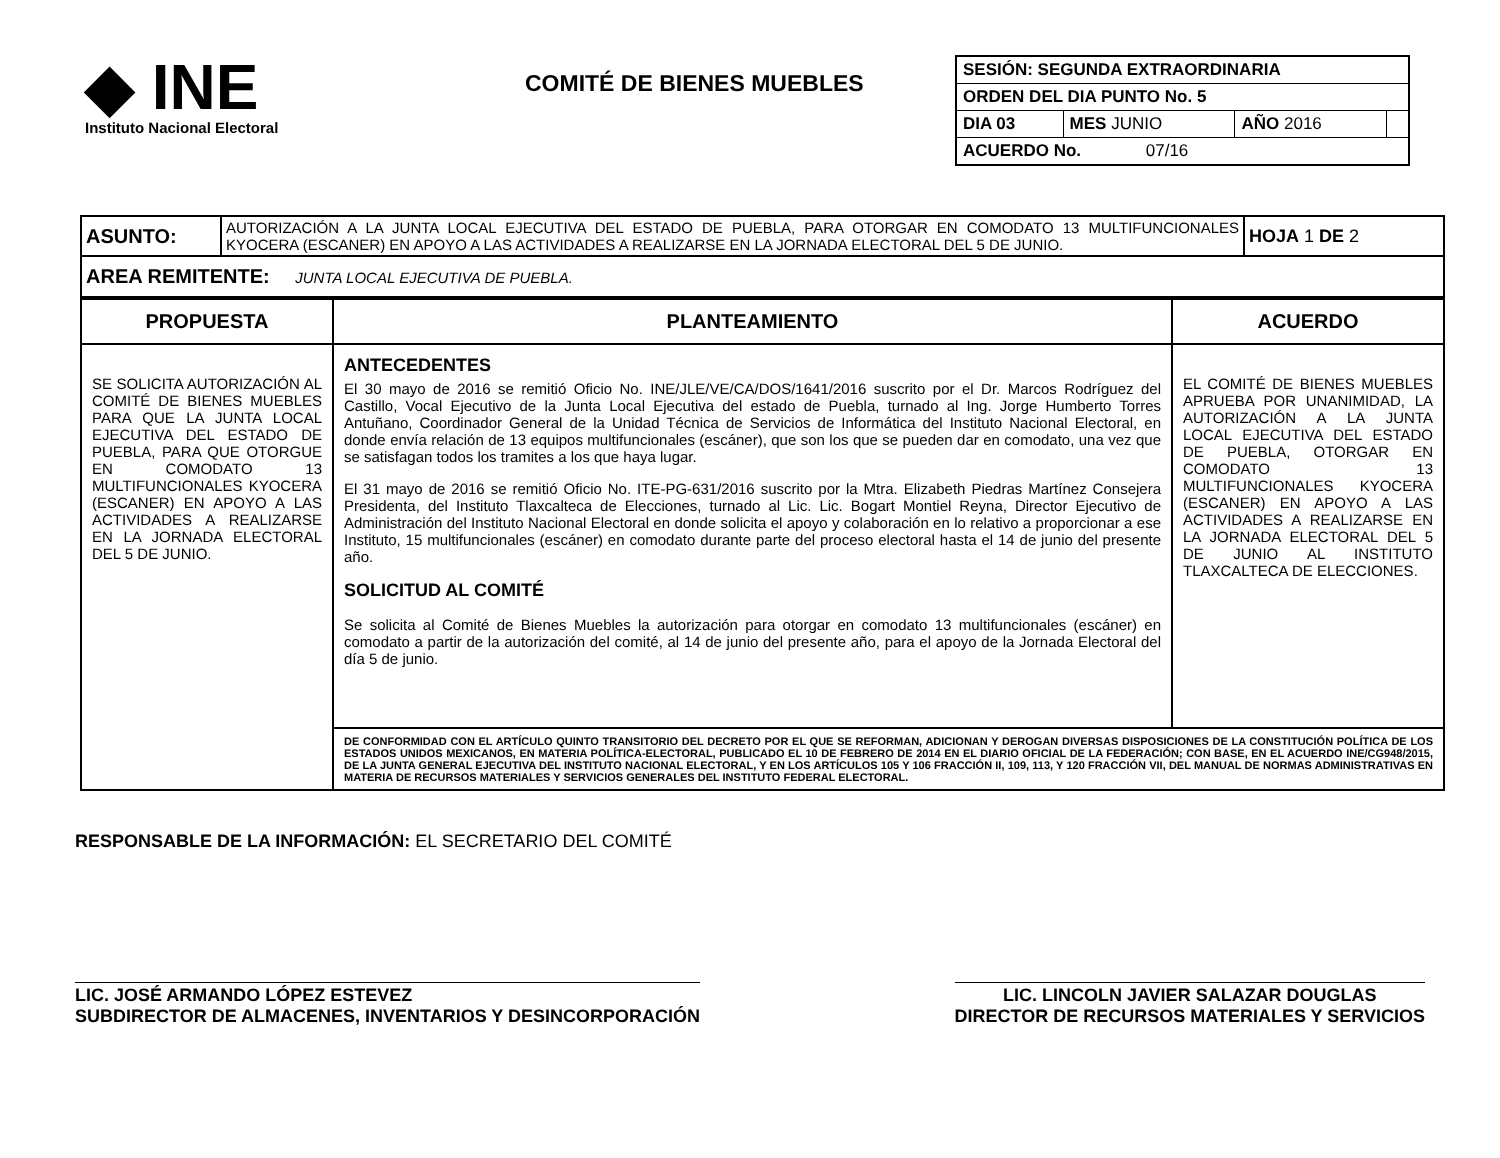◆ INE
Instituto Nacional Electoral
COMITÉ DE BIENES MUEBLES
| SESIÓN: SEGUNDA EXTRAORDINARIA | | | |
| ORDEN DEL DIA PUNTO No. 5 | | | |
| DIA 03 | MES JUNIO | AÑO 2016 | |
| ACUERDO No. 07/16 | | | |
| ASUNTO: | AUTORIZACIÓN A LA JUNTA LOCAL EJECUTIVA DEL ESTADO DE PUEBLA, PARA OTORGAR EN COMODATO 13 MULTIFUNCIONALES KYOCERA (ESCANER) EN APOYO A LAS ACTIVIDADES A REALIZARSE EN LA JORNADA ELECTORAL DEL 5 DE JUNIO. | HOJA 1 DE 2 |
| AREA REMITENTE: JUNTA LOCAL EJECUTIVA DE PUEBLA. | | |
| PROPUESTA | PLANTEAMIENTO | ACUERDO |
| --- | --- | --- |
| SE SOLICITA AUTORIZACIÓN AL COMITÉ DE BIENES MUEBLES PARA QUE LA JUNTA LOCAL EJECUTIVA DEL ESTADO DE PUEBLA, PARA QUE OTORGUE EN COMODATO 13 MULTIFUNCIONALES KYOCERA (ESCANER) EN APOYO A LAS ACTIVIDADES A REALIZARSE EN LA JORNADA ELECTORAL DEL 5 DE JUNIO. | ANTECEDENTES El 30 mayo de 2016 se remitió Oficio No. INE/JLE/VE/CA/DOS/1641/2016 suscrito por el Dr. Marcos Rodríguez del Castillo, Vocal Ejecutivo de la Junta Local Ejecutiva del estado de Puebla, turnado al Ing. Jorge Humberto Torres Antuñano, Coordinador General de la Unidad Técnica de Servicios de Informática del Instituto Nacional Electoral, en donde envía relación de 13 equipos multifuncionales (escáner), que son los que se pueden dar en comodato, una vez que se satisfagan todos los tramites a los que haya lugar. El 31 mayo de 2016 se remitió Oficio No. ITE-PG-631/2016 suscrito por la Mtra. Elizabeth Piedras Martínez Consejera Presidenta, del Instituto Tlaxcalteca de Elecciones, turnado al Lic. Lic. Bogart Montiel Reyna, Director Ejecutivo de Administración del Instituto Nacional Electoral en donde solicita el apoyo y colaboración en lo relativo a proporcionar a ese Instituto, 15 multifuncionales (escáner) en comodato durante parte del proceso electoral hasta el 14 de junio del presente año. SOLICITUD AL COMITÉ Se solicita al Comité de Bienes Muebles la autorización para otorgar en comodato 13 multifuncionales (escáner) en comodato a partir de la autorización del comité, al 14 de junio del presente año, para el apoyo de la Jornada Electoral del día 5 de junio. | EL COMITÉ DE BIENES MUEBLES APRUEBA POR UNANIMIDAD, LA AUTORIZACIÓN A LA JUNTA LOCAL EJECUTIVA DEL ESTADO DE PUEBLA, OTORGAR EN COMODATO 13 MULTIFUNCIONALES KYOCERA (ESCANER) EN APOYO A LAS ACTIVIDADES A REALIZARSE EN LA JORNADA ELECTORAL DEL 5 DE JUNIO AL INSTITUTO TLAXCALTECA DE ELECCIONES. |
| | DE CONFORMIDAD CON EL ARTÍCULO QUINTO TRANSITORIO DEL DECRETO POR EL QUE SE REFORMAN, ADICIONAN Y DEROGAN DIVERSAS DISPOSICIONES DE LA CONSTITUCIÓN POLÍTICA DE LOS ESTADOS UNIDOS MEXICANOS, EN MATERIA POLÍTICA-ELECTORAL, PUBLICADO EL 10 DE FEBRERO DE 2014 EN EL DIARIO OFICIAL DE LA FEDERACIÓN; CON BASE, EN EL ACUERDO INE/CG948/2015, DE LA JUNTA GENERAL EJECUTIVA DEL INSTITUTO NACIONAL ELECTORAL, Y EN LOS ARTÍCULOS 105 Y 106 FRACCIÓN II, 109, 113, Y 120 FRACCIÓN VII, DEL MANUAL DE NORMAS ADMINISTRATIVAS EN MATERIA DE RECURSOS MATERIALES Y SERVICIOS GENERALES DEL INSTITUTO FEDERAL ELECTORAL. | |
RESPONSABLE DE LA INFORMACIÓN: EL SECRETARIO DEL COMITÉ
LIC. JOSÉ ARMANDO LÓPEZ ESTEVEZ
SUBDIRECTOR DE ALMACENES, INVENTARIOS Y DESINCORPORACIÓN
LIC. LINCOLN JAVIER SALAZAR DOUGLAS
DIRECTOR DE RECURSOS MATERIALES Y SERVICIOS